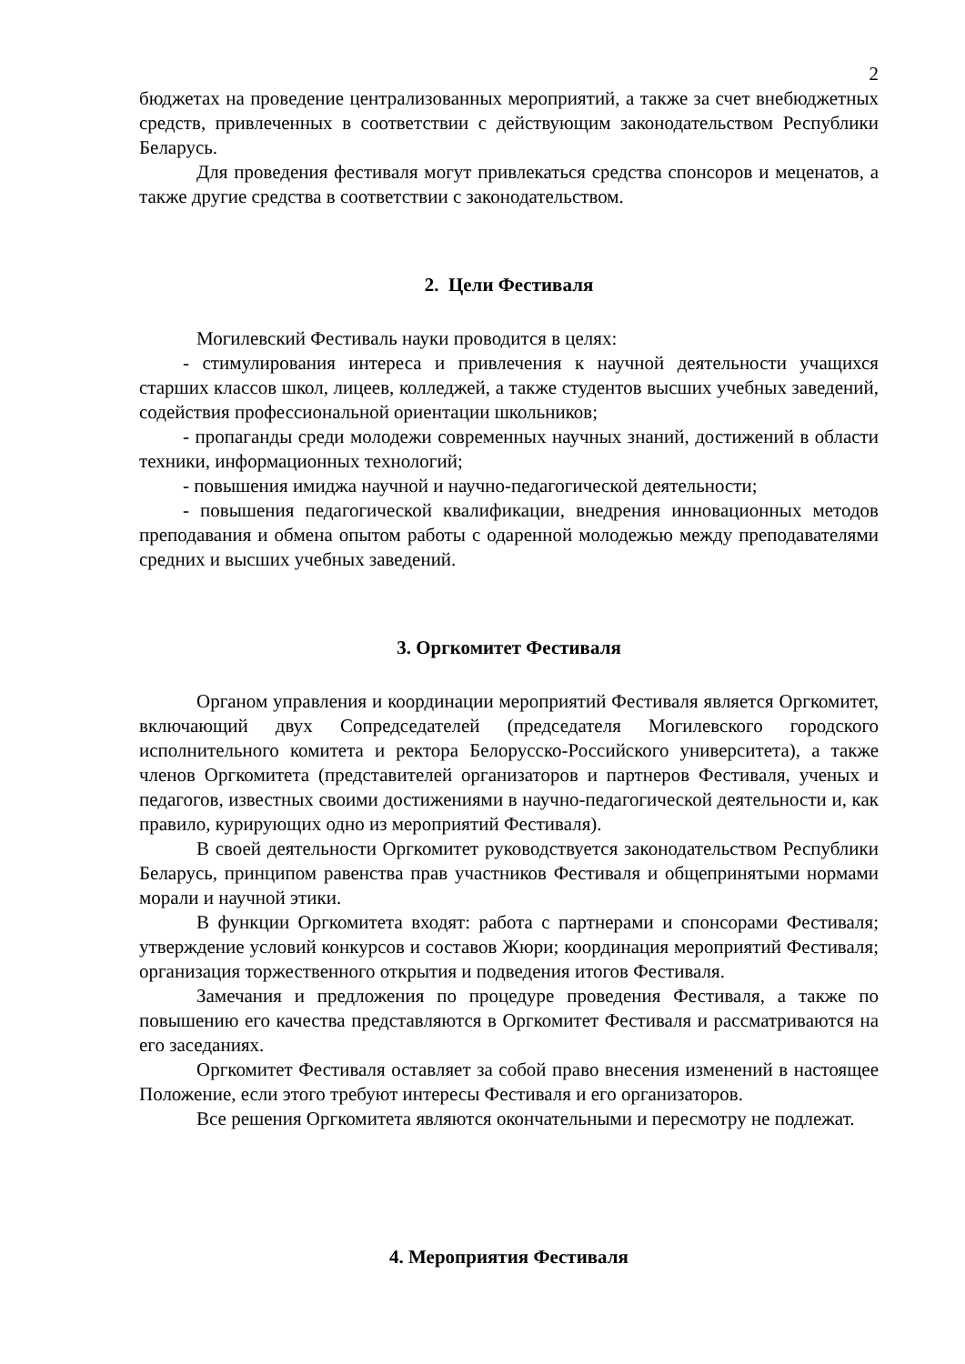2
бюджетах на проведение централизованных мероприятий, а также за счет внебюджетных средств, привлеченных в соответствии с действующим законодательством Республики Беларусь.
Для проведения фестиваля могут привлекаться средства спонсоров и меценатов, а также другие средства в соответствии с законодательством.
2. Цели Фестиваля
Могилевский Фестиваль науки проводится в целях:
- стимулирования интереса и привлечения к научной деятельности учащихся старших классов школ, лицеев, колледжей, а также студентов высших учебных заведений, содействия профессиональной ориентации школьников;
- пропаганды среди молодежи современных научных знаний, достижений в области техники, информационных технологий;
- повышения имиджа научной и научно-педагогической деятельности;
- повышения педагогической квалификации, внедрения инновационных методов преподавания и обмена опытом работы с одаренной молодежью между преподавателями средних и высших учебных заведений.
3. Оргкомитет Фестиваля
Органом управления и координации мероприятий Фестиваля является Оргкомитет, включающий двух Сопредседателей (председателя Могилевского городского исполнительного комитета и ректора Белорусско-Российского университета), а также членов Оргкомитета (представителей организаторов и партнеров Фестиваля, ученых и педагогов, известных своими достижениями в научно-педагогической деятельности и, как правило, курирующих одно из мероприятий Фестиваля).
В своей деятельности Оргкомитет руководствуется законодательством Республики Беларусь, принципом равенства прав участников Фестиваля и общепринятыми нормами морали и научной этики.
В функции Оргкомитета входят: работа с партнерами и спонсорами Фестиваля; утверждение условий конкурсов и составов Жюри; координация мероприятий Фестиваля; организация торжественного открытия и подведения итогов Фестиваля.
Замечания и предложения по процедуре проведения Фестиваля, а также по повышению его качества представляются в Оргкомитет Фестиваля и рассматриваются на его заседаниях.
Оргкомитет Фестиваля оставляет за собой право внесения изменений в настоящее Положение, если этого требуют интересы Фестиваля и его организаторов.
Все решения Оргкомитета являются окончательными и пересмотру не подлежат.
4. Мероприятия Фестиваля